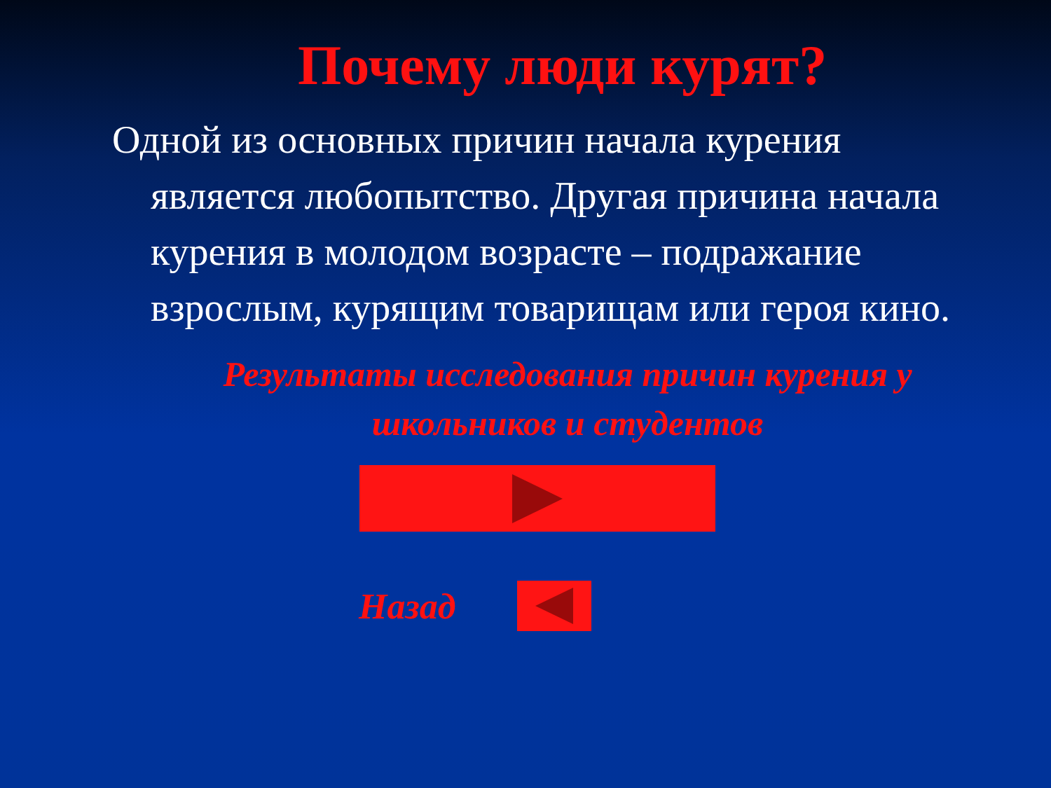Почему люди курят?
Одной из основных причин начала курения является любопытство. Другая причина начала курения в молодом возрасте – подражание взрослым, курящим товарищам или героя кино.
Результаты исследования причин курения у
школьников и студентов
Назад